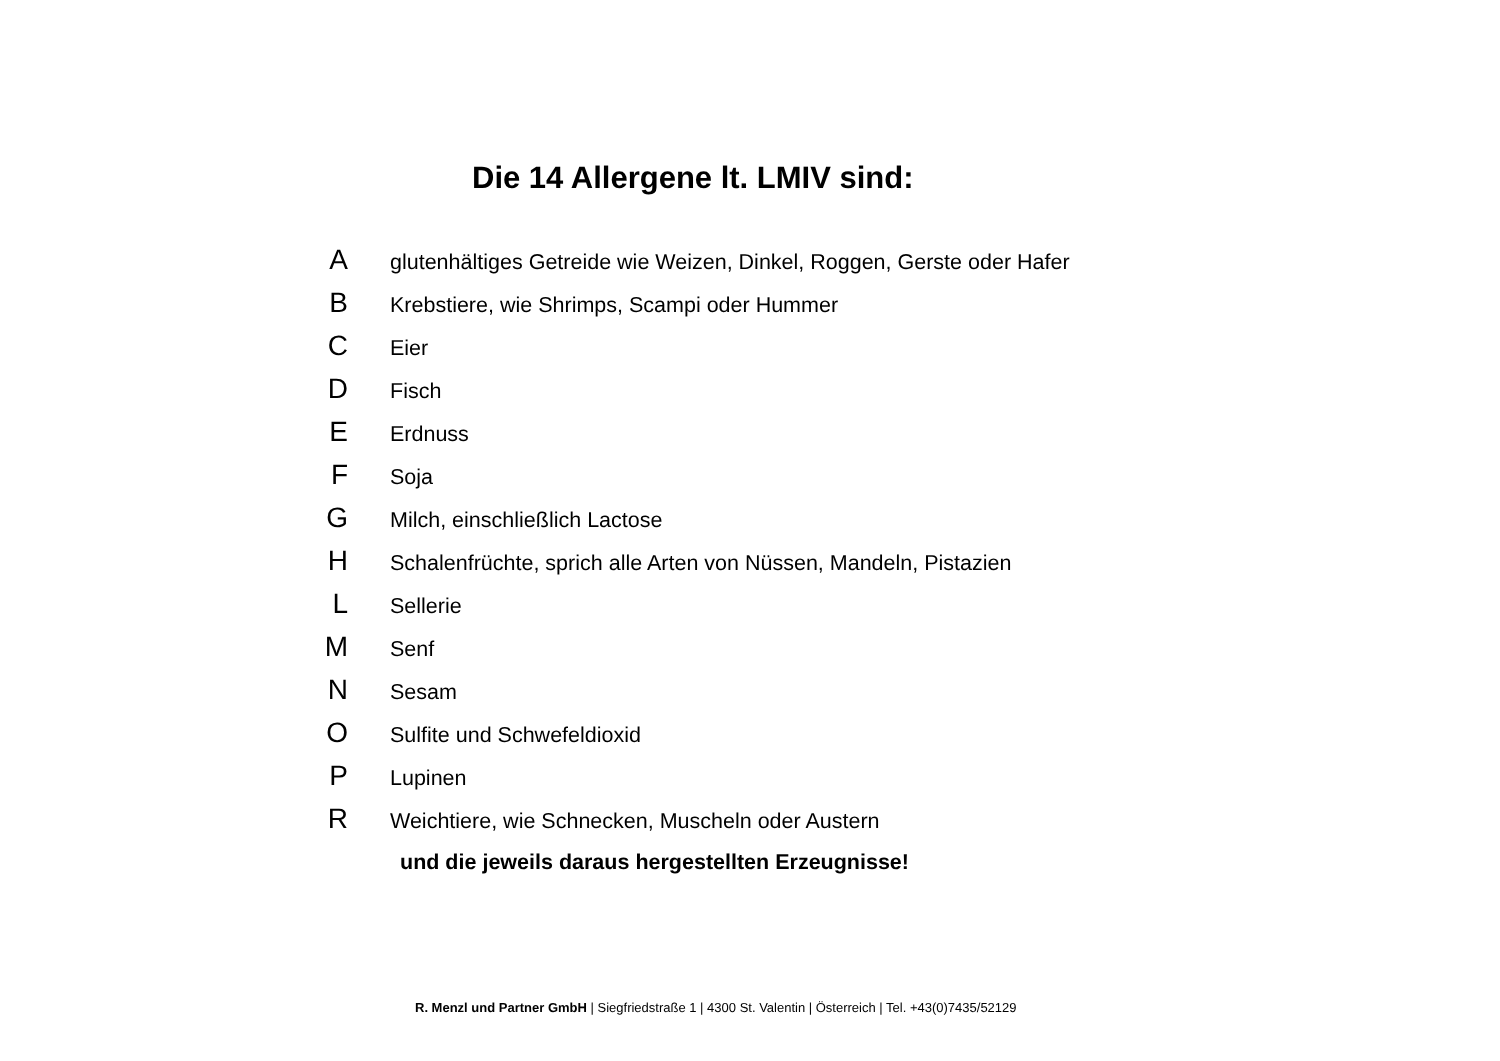Die 14 Allergene lt. LMIV sind:
Aglutenhältiges Getreide wie Weizen, Dinkel, Roggen, Gerste oder Hafer
B Krebstiere, wie Shrimps, Scampi oder Hummer
C Eier
D Fisch
E Erdnuss
F Soja
G Milch, einschließlich Lactose
H Schalenfrüchte, sprich alle Arten von Nüssen, Mandeln, Pistazien
L Sellerie
M Senf
N Sesam
O Sulfite und Schwefeldioxid
P Lupinen
R Weichtiere, wie Schnecken, Muscheln oder Austern
und die jeweils daraus hergestellten Erzeugnisse!
R. Menzl und Partner GmbH | Siegfriedstraße 1 | 4300 St. Valentin | Österreich | Tel. +43(0)7435/52129